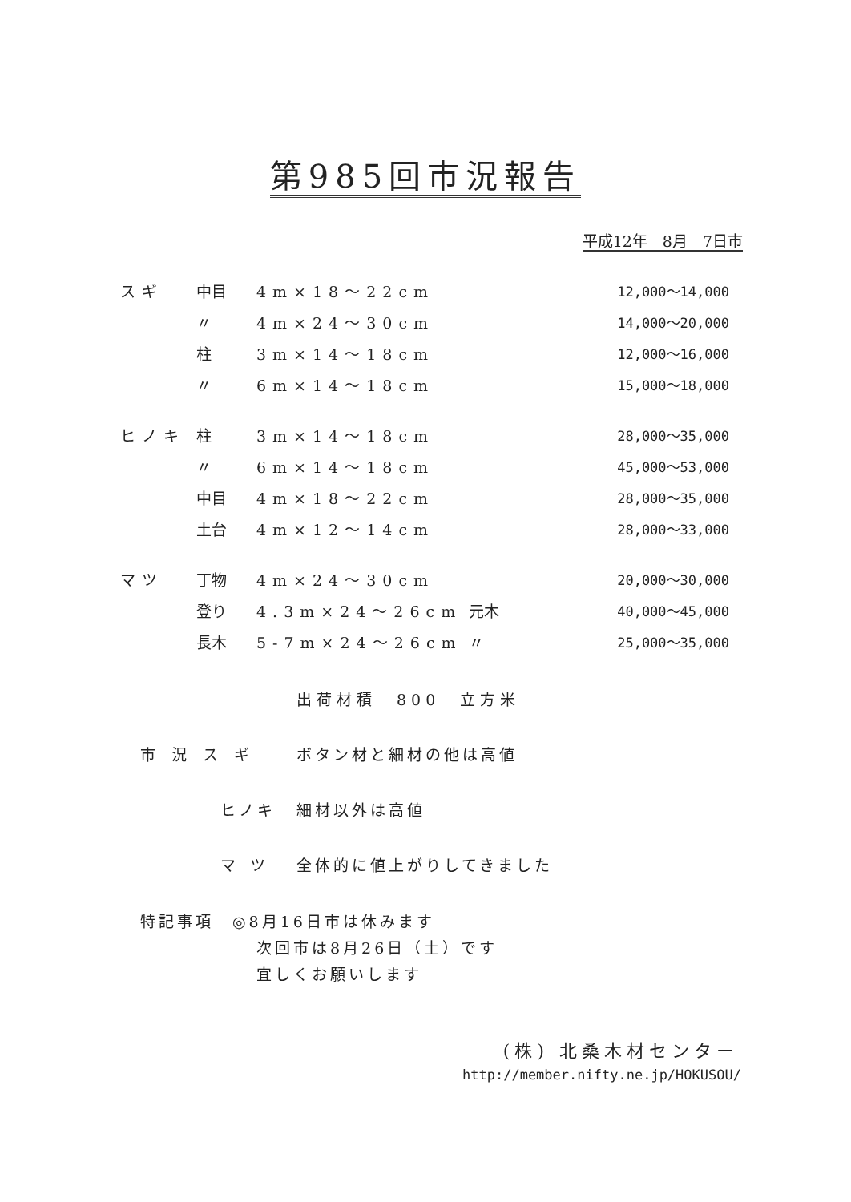第985回市況報告
平成12年　8月　7日市
| スギ | 中目 | 4m×18～22cm | | 12,000～14,000 |
| | 〃 | 4m×24～30cm | | 14,000～20,000 |
| | 柱 | 3m×14～18cm | | 12,000～16,000 |
| | 〃 | 6m×14～18cm | | 15,000～18,000 |
| ヒノキ | 柱 | 3m×14～18cm | | 28,000～35,000 |
| | 〃 | 6m×14～18cm | | 45,000～53,000 |
| | 中目 | 4m×18～22cm | | 28,000～35,000 |
| | 土台 | 4m×12～14cm | | 28,000～33,000 |
| マツ | 丁物 | 4m×24～30cm | | 20,000～30,000 |
| | 登り | 4.3m×24～26cm | 元木 | 40,000～45,000 |
| | 長木 | 5-7m×24～26cm | 〃 | 25,000～35,000 |
出荷材積　800　立方米
市況スギ ボタン材と細材の他は高値
ヒノキ 細材以外は高値
マツ 全体的に値上がりしてきました
特記事項　◎8月16日市は休みます
次回市は8月26日（土）です
宜しくお願いします
(株) 北桑木材センター
http://member.nifty.ne.jp/HOKUSOU/